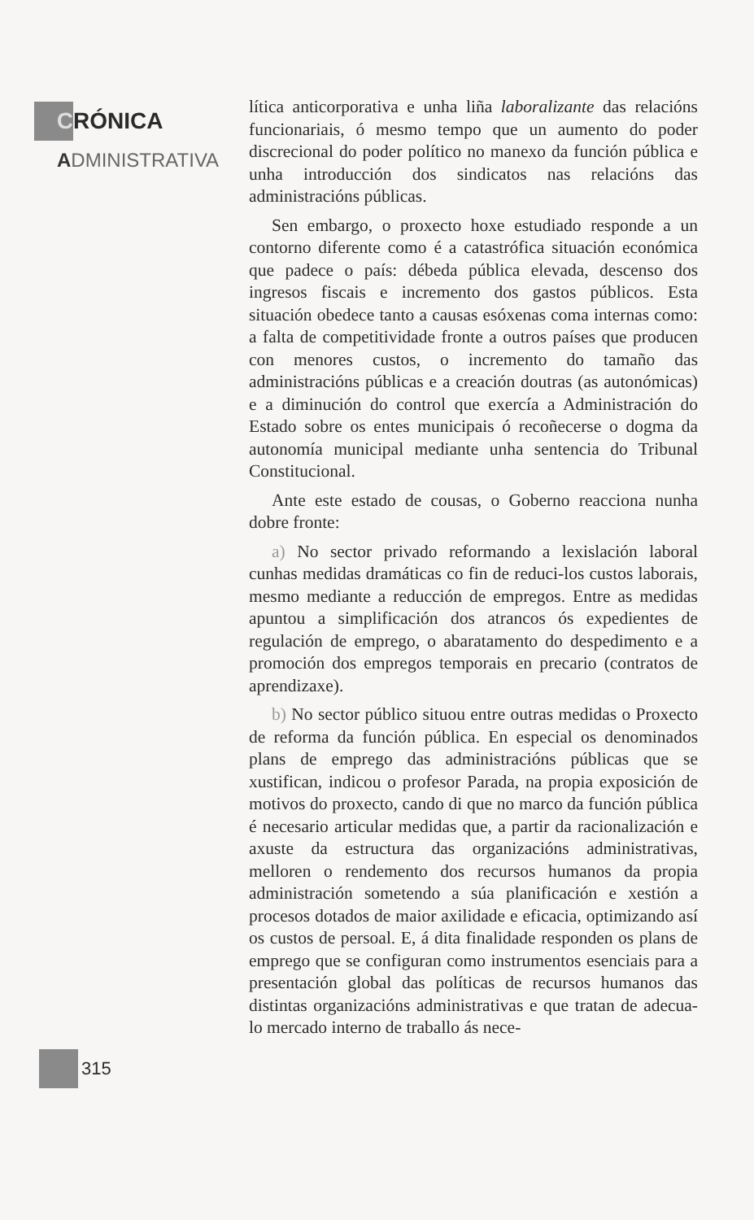C RÓNICA
ADMINISTRATIVA
lítica anticorporativa e unha liña laboralizante das relacións funcionariais, ó mesmo tempo que un aumento do poder discrecional do poder político no manexo da función pública e unha introducción dos sindicatos nas relacións das administracións públicas.
Sen embargo, o proxecto hoxe estudiado responde a un contorno diferente como é a catastrófica situación económica que padece o país: débeda pública elevada, descenso dos ingresos fiscais e incremento dos gastos públicos. Esta situación obedece tanto a causas esóxenas coma internas como: a falta de competitividade fronte a outros países que producen con menores custos, o incremento do tamaño das administracións públicas e a creación doutras (as autonómicas) e a diminución do control que exercía a Administración do Estado sobre os entes municipais ó recoñecerse o dogma da autonomía municipal mediante unha sentencia do Tribunal Constitucional.
Ante este estado de cousas, o Goberno reacciona nunha dobre fronte:
a) No sector privado reformando a lexislación laboral cunhas medidas dramáticas co fin de reduci-los custos laborais, mesmo mediante a reducción de empregos. Entre as medidas apuntou a simplificación dos atrancos ós expedientes de regulación de emprego, o abaratamento do despedimento e a promoción dos empregos temporais en precario (contratos de aprendizaxe).
b) No sector público situou entre outras medidas o Proxecto de reforma da función pública. En especial os denominados plans de emprego das administracións públicas que se xustifican, indicou o profesor Parada, na propia exposición de motivos do proxecto, cando di que no marco da función pública é necesario articular medidas que, a partir da racionalización e axuste da estructura das organizacións administrativas, melloren o rendemento dos recursos humanos da propia administración sometendo a súa planificación e xestión a procesos dotados de maior axilidade e eficacia, optimizando así os custos de persoal. E, á dita finalidade responden os plans de emprego que se configuran como instrumentos esenciais para a presentación global das políticas de recursos humanos das distintas organizacións administrativas e que tratan de adecua-lo mercado interno de traballo ás nece-
315